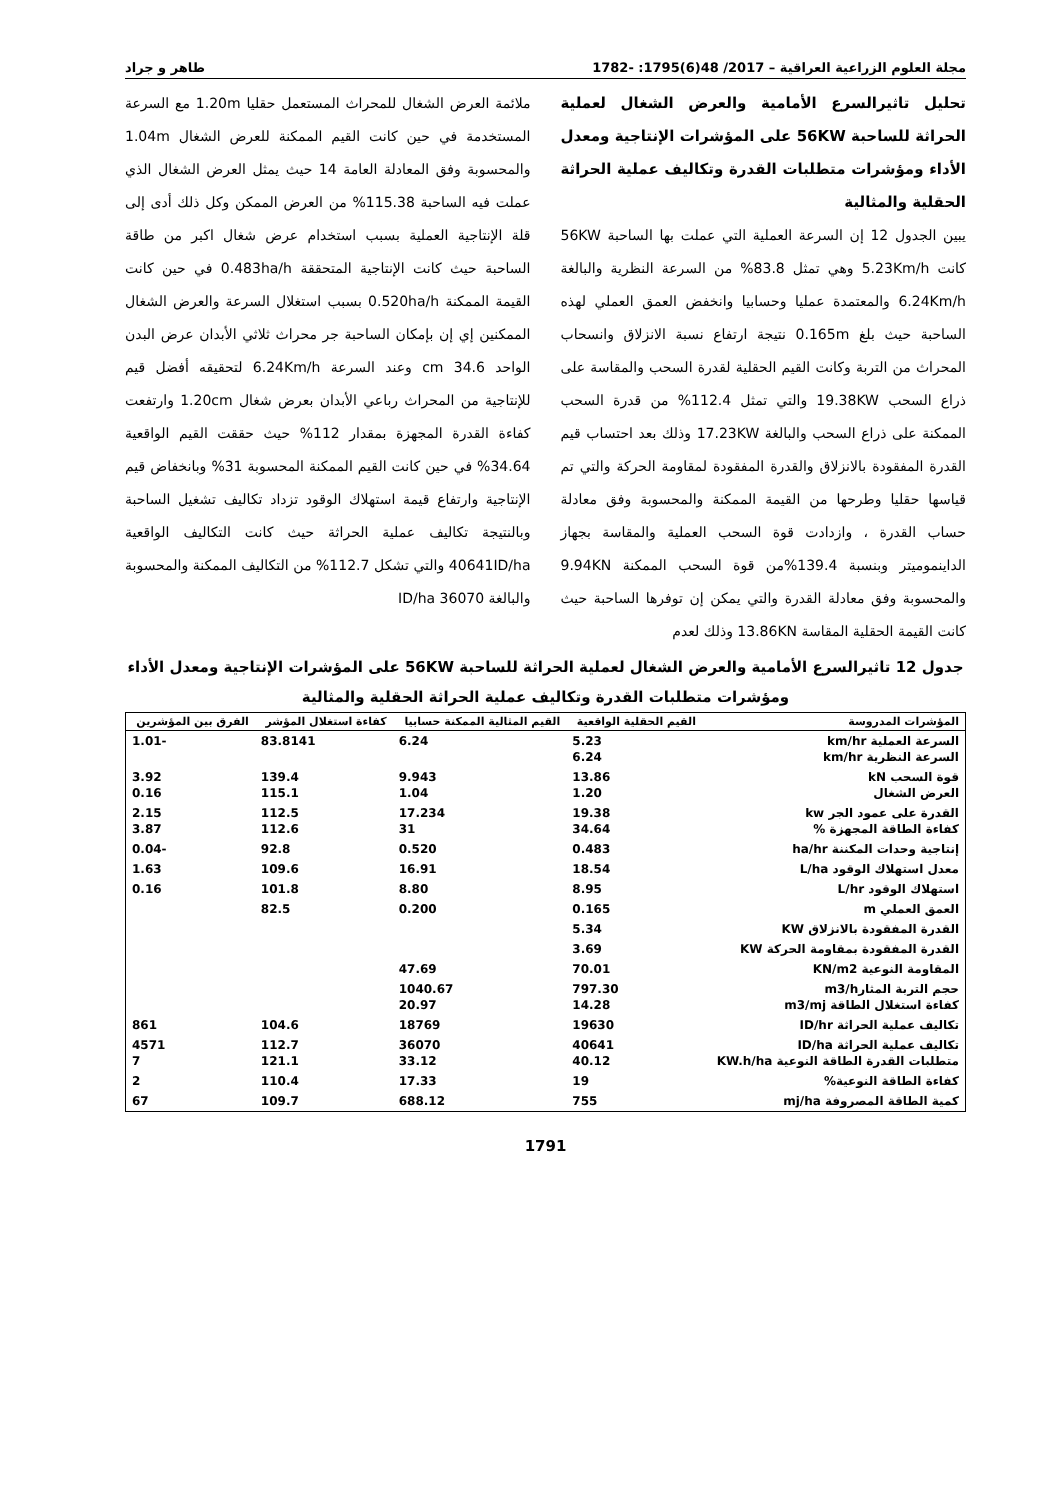مجلة العلوم الزراعية العراقية – 2017/ 48(6)1795: -1782 طاهر و جراد
تحليل تاثيرالسرع الأمامية والعرض الشغال لعملية الحراثة للساحبة 56KW على المؤشرات الإنتاجية ومعدل الأداء ومؤشرات متطلبات القدرة وتكاليف عملية الحراثة الحقلية والمثالية
يبين الجدول 12 إن السرعة العملية التي عملت بها الساحبة 56KW كانت 5.23Km/h وهي تمثل 83.8% من السرعة النظرية والبالغة 6.24Km/h والمعتمدة عمليا وحسابيا وانخفض العمق العملي لهذه الساحبة حيث بلغ 0.165m نتيجة ارتفاع نسبة الانزلاق وانسحاب المحراث من التربة وكانت القيم الحقلية لقدرة السحب والمقاسة على ذراع السحب 19.38KW والتي تمثل 112.4% من قدرة السحب الممكنة على ذراع السحب والبالغة 17.23KW وذلك بعد احتساب قيم القدرة المفقودة بالانزلاق والقدرة المفقودة لمقاومة الحركة والتي تم قياسها حقليا وطرحها من القيمة الممكنة والمحسوبة وفق معادلة حساب القدرة ، وازدادت قوة السحب العملية والمقاسة بجهاز الداينموميتر وبنسبة 139.4%من قوة السحب الممكنة 9.94KN والمحسوبة وفق معادلة القدرة والتي يمكن إن توفرها الساحبة حيث كانت القيمة الحقلية المقاسة 13.86KN وذلك لعدم
ملائمة العرض الشغال للمحراث المستعمل حقليا 1.20m مع السرعة المستخدمة في حين كانت القيم الممكنة للعرض الشغال 1.04m والمحسوبة وفق المعادلة العامة 14 حيث يمثل العرض الشغال الذي عملت فيه الساحبة 115.38% من العرض الممكن وكل ذلك أدى إلى قلة الإنتاجية العملية بسبب استخدام عرض شغال اكبر من طاقة الساحبة حيث كانت الإنتاجية المتحققة 0.483ha/h في حين كانت القيمة الممكنة 0.520ha/h بسبب استغلال السرعة والعرض الشغال الممكنين إي إن بإمكان الساحبة جر محراث ثلاثي الأبدان عرض البدن الواحد 34.6 cm وعند السرعة 6.24Km/h لتحقيقه أفضل قيم للإنتاجية من المحراث رباعي الأبدان بعرض شغال 1.20cm وارتفعت كفاءة القدرة المجهزة بمقدار 112% حيث حققت القيم الواقعية 34.64% في حين كانت القيم الممكنة المحسوبة 31% وبانخفاض قيم الإنتاجية وارتفاع قيمة استهلاك الوقود تزداد تكاليف تشغيل الساحبة وبالنتيجة تكاليف عملية الحراثة حيث كانت التكاليف الواقعية 40641ID/ha والتي تشكل 112.7% من التكاليف الممكنة والمحسوبة والبالغة 36070 ID/ha
جدول 12 تاثيرالسرع الأمامية والعرض الشغال لعملية الحراثة للساحبة 56KW على المؤشرات الإنتاجية ومعدل الأداء ومؤشرات متطلبات القدرة وتكاليف عملية الحراثة الحقلية والمثالية
| المؤشرات المدروسة | القيم الحقلية الواقعية | القيم المثالية الممكنة حسابيا | كفاءة استغلال المؤشر | الفرق بين المؤشرين |
| --- | --- | --- | --- | --- |
| السرعة العملية km/hr السرعة النظرية km/hr | 5.23 6.24 | 6.24 | 83.8141 | -1.01 |
| قوة السحب kN العرض الشغال | 13.86 1.20 | 9.943 1.04 | 139.4 115.1 | 3.92 0.16 |
| القدرة على عمود الجر kw كفاءة الطاقة المجهزة % | 19.38 34.64 | 17.234 31 | 112.5 112.6 | 2.15 3.87 |
| إنتاجية وحدات المكننة ha/hr | 0.483 | 0.520 | 92.8 | -0.04 |
| معدل استهلاك الوقود L/ha | 18.54 | 16.91 | 109.6 | 1.63 |
| استهلاك الوقود L/hr | 8.95 | 8.80 | 101.8 | 0.16 |
| العمق العملي m | 0.165 | 0.200 | 82.5 | |
| القدرة المفقودة بالانزلاق KW | 5.34 | | | |
| القدرة المفقودة بمقاومة الحركة KW | 3.69 | | | |
| المقاومة النوعية KN/m2 | 70.01 | 47.69 | | |
| حجم التربة المثارm3/h كفاءة استغلال الطاقة m3/mj | 797.30 14.28 | 1040.67 20.97 | | |
| تكاليف عملية الحراثة ID/hr | 19630 | 18769 | 104.6 | 861 |
| تكاليف عملية الحراثة ID/ha متطلبات القدرة الطاقة النوعية KW.h/ha | 40641 40.12 | 36070 33.12 | 112.7 121.1 | 4571 7 |
| كفاءة الطاقة النوعية% | 19 | 17.33 | 110.4 | 2 |
| كمية الطاقة المصروفة mj/ha | 755 | 688.12 | 109.7 | 67 |
1791